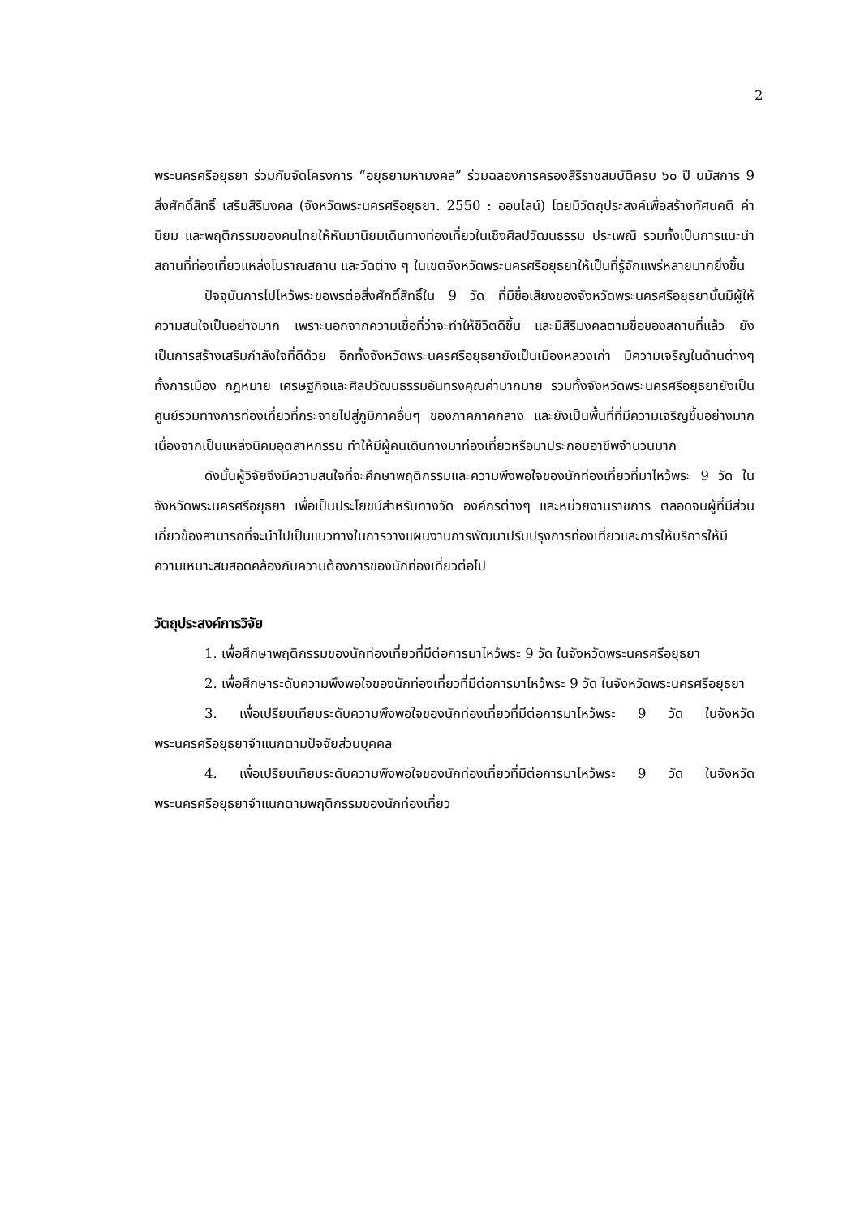2
พระนครศรีอยุธยา ร่วมกันจัดโครงการ “อยุธยามหามงคล” ร่วมฉลองการครองสิริราชสมบัติครบ ๖๐ ปี นมัสการ 9 สิ่งศักดิ์สิทธิ์ เสริมสิริมงคล (จังหวัดพระนครศรีอยุธยา. 2550 : ออนไลน์) โดยมีวัตถุประสงค์เพื่อสร้างทัศนคติ ค่านิยม และพฤติกรรมของคนไทยให้หันมานิยมเดินทางท่องเที่ยวในเชิงศิลปวัฒนธรรม ประเพณี รวมทั้งเป็นการแนะนำสถานที่ท่องเที่ยวแหล่งโบราณสถาน และวัดต่าง ๆ ในเขตจังหวัดพระนครศรีอยุธยาให้เป็นที่รู้จักแพร่หลายมากยิ่งขึ้น
ปัจจุบันการไปไหว้พระขอพรต่อสิ่งศักดิ์สิทธิ์ใน 9 วัด ที่มีชื่อเสียงของจังหวัดพระนครศรีอยุธยานั้นมีผู้ให้ความสนใจเป็นอย่างมาก เพราะนอกจากความเชื่อที่ว่าจะทำให้ชีวิตดีขึ้น และมีสิริมงคลตามชื่อของสถานที่แล้ว ยังเป็นการสร้างเสริมกำลังใจที่ดีด้วย อีกทั้งจังหวัดพระนครศรีอยุธยายังเป็นเมืองหลวงเก่า มีความเจริญในด้านต่างๆ ทั้งการเมือง กฎหมาย เศรษฐกิจและศิลปวัฒนธรรมอันทรงคุณค่ามากมาย รวมทั้งจังหวัดพระนครศรีอยุธยายังเป็นศูนย์รวมทางการท่องเที่ยวที่กระจายไปสู่ภูมิภาคอื่นๆ ของภาคภาคกลาง และยังเป็นพื้นที่ที่มีความเจริญขึ้นอย่างมาก เนื่องจากเป็นแหล่งนิคมอุตสาหกรรม ทำให้มีผู้คนเดินทางมาท่องเที่ยวหรือมาประกอบอาชีพจำนวนมาก
ดังนั้นผู้วิจัยจึงมีความสนใจที่จะศึกษาพฤติกรรมและความพึงพอใจของนักท่องเที่ยวที่มาไหว้พระ 9 วัด ในจังหวัดพระนครศรีอยุธยา เพื่อเป็นประโยชน์สำหรับทางวัด องค์กรต่างๆ และหน่วยงานราชการ ตลอดจนผู้ที่มีส่วนเกี่ยวข้องสามารถที่จะนำไปเป็นแนวทางในการวางแผนงานการพัฒนาปรับปรุงการท่องเที่ยวและการให้บริการให้มีความเหมาะสมสอดคล้องกับความต้องการของนักท่องเที่ยวต่อไป
วัตถุประสงค์การวิจัย
1. เพื่อศึกษาพฤติกรรมของนักท่องเที่ยวที่มีต่อการมาไหว้พระ 9 วัด ในจังหวัดพระนครศรีอยุธยา
2. เพื่อศึกษาระดับความพึงพอใจของนักท่องเที่ยวที่มีต่อการมาไหว้พระ 9 วัด ในจังหวัดพระนครศรีอยุธยา
3. เพื่อเปรียบเทียบระดับความพึงพอใจของนักท่องเที่ยวที่มีต่อการมาไหว้พระ 9 วัด ในจังหวัดพระนครศรีอยุธยาจำแนกตามปัจจัยส่วนบุคคล
4. เพื่อเปรียบเทียบระดับความพึงพอใจของนักท่องเที่ยวที่มีต่อการมาไหว้พระ 9 วัด ในจังหวัดพระนครศรีอยุธยาจำแนกตามพฤติกรรมของนักท่องเที่ยว